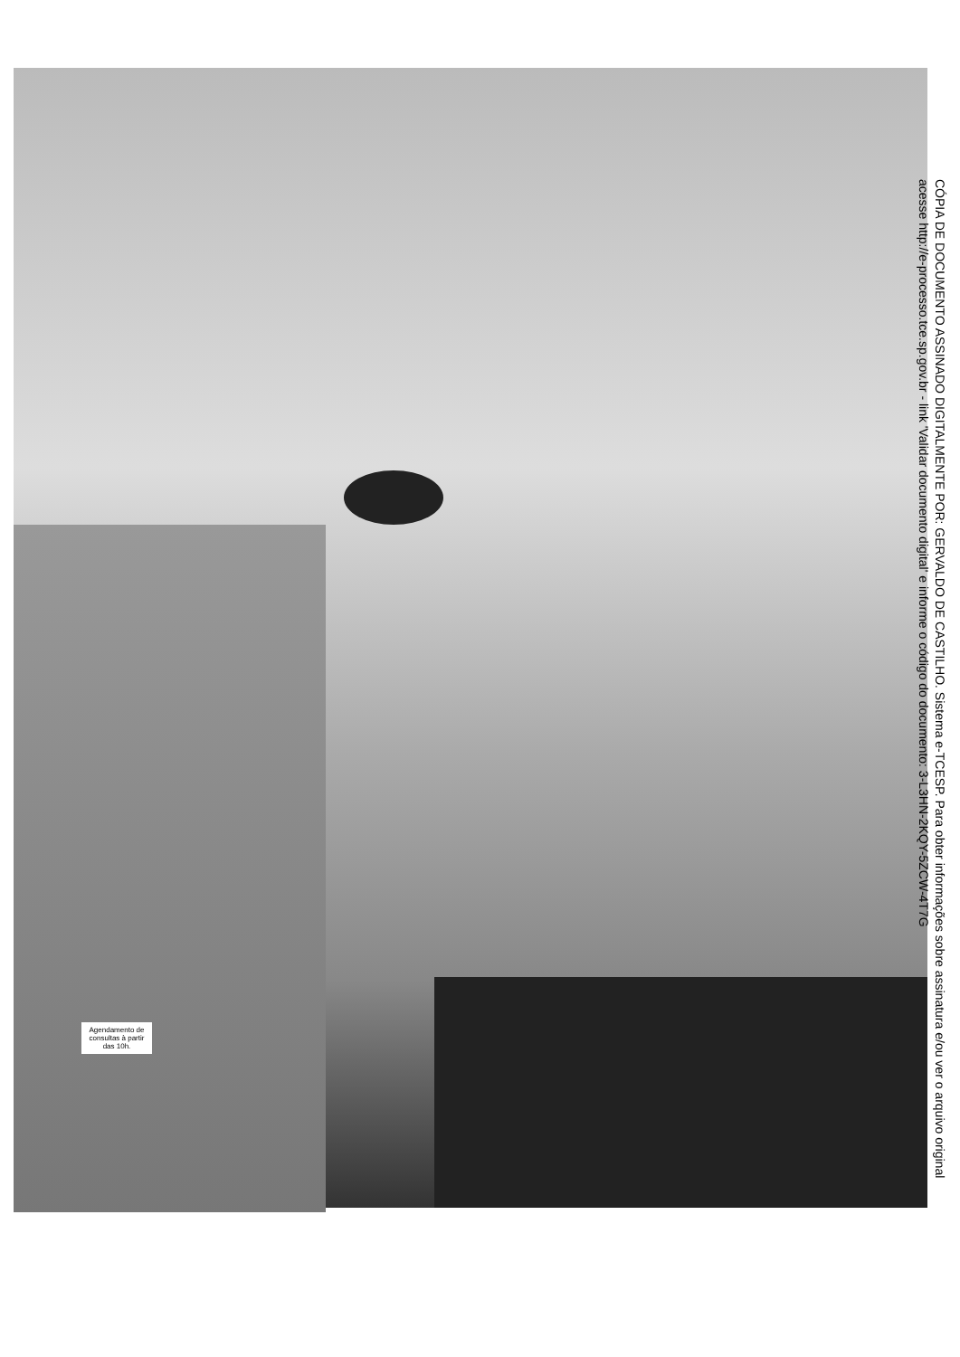Agendamento de consultas à partir das 10h.
CÓPIA DE DOCUMENTO ASSINADO DIGITALMENTE POR: GERVALDO DE CASTILHO. Sistema e-TCESP. Para obter informações sobre assinatura e/ou ver o arquivo original
acesse http://e-processo.tce.sp.gov.br - link 'Validar documento digital' e informe o código do documento: 3-L3HN-2KQY-5ZCW-4T7G